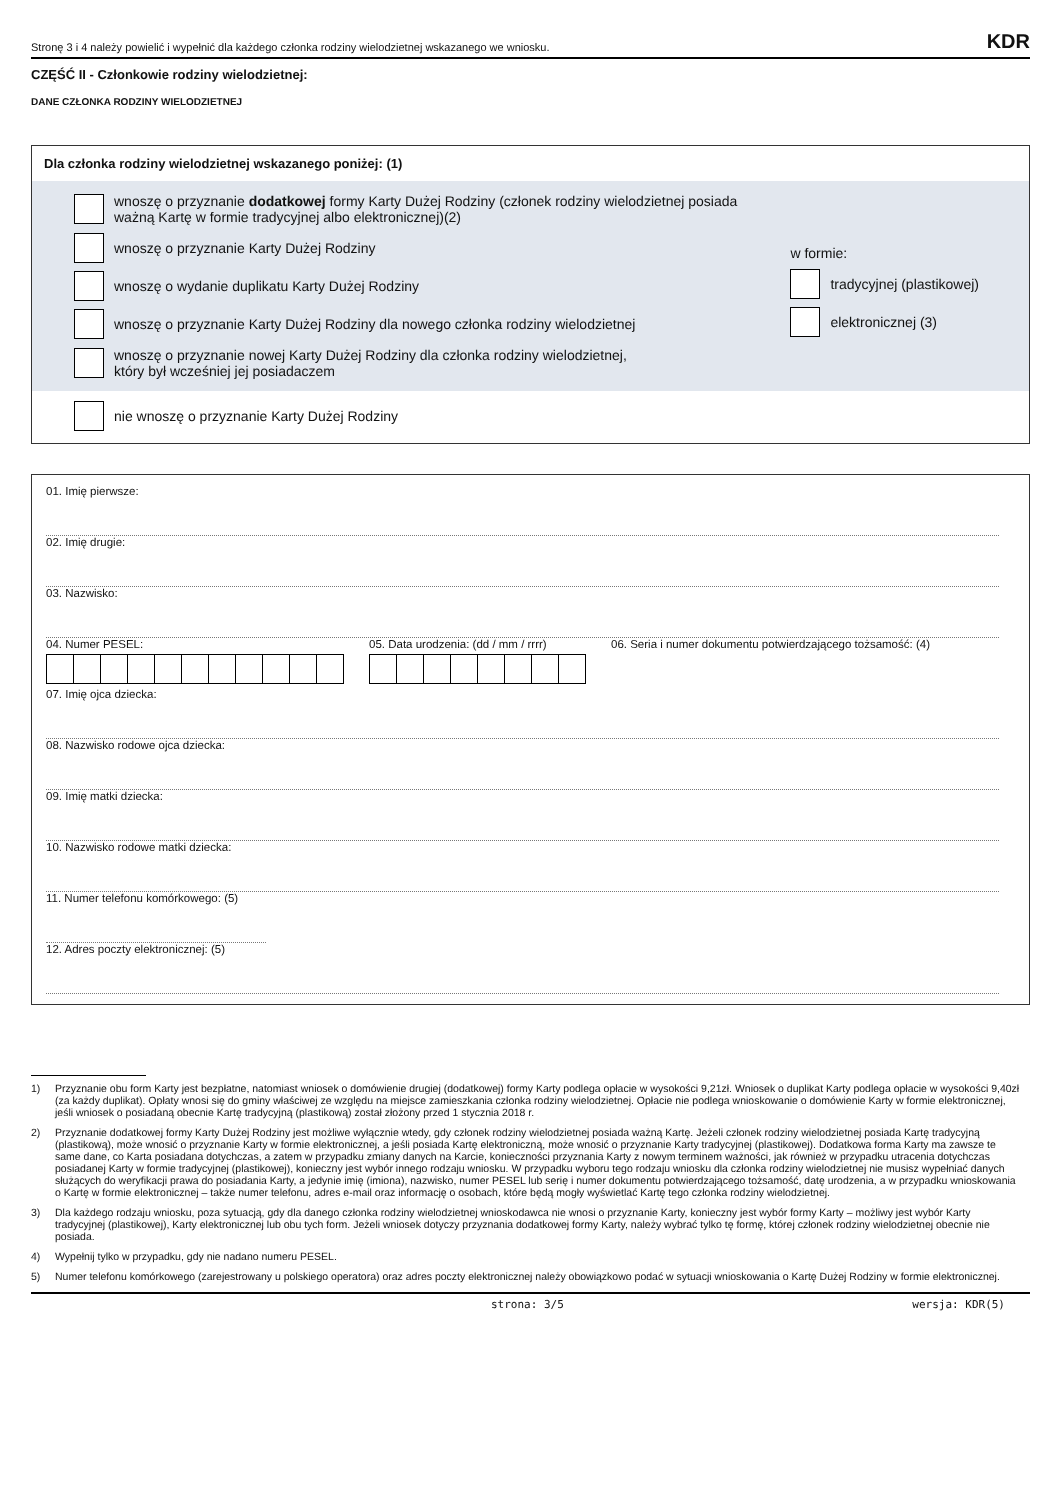Stronę 3 i 4 należy powielić i wypełnić dla każdego członka rodziny wielodzietnej wskazanego we wniosku. KDR
CZĘŚĆ II - Członkowie rodziny wielodzietnej:
DANE CZŁONKA RODZINY WIELODZIETNEJ
Dla członka rodziny wielodzietnej wskazanego poniżej: (1)
wnoszę o przyznanie dodatkowej formy Karty Dużej Rodziny (członek rodziny wielodzietnej posiada ważną Kartę w formie tradycyjnej albo elektronicznej)(2)
wnoszę o przyznanie Karty Dużej Rodziny
wnoszę o wydanie duplikatu Karty Dużej Rodziny
wnoszę o przyznanie Karty Dużej Rodziny dla nowego członka rodziny wielodzietnej
wnoszę o przyznanie nowej Karty Dużej Rodziny dla członka rodziny wielodzietnej,
który był wcześniej jej posiadaczem
w formie:
tradycyjnej (plastikowej)
elektronicznej (3)
nie wnoszę o przyznanie Karty Dużej Rodziny
01. Imię pierwsze:
02. Imię drugie:
03. Nazwisko:
04. Numer PESEL: 05. Data urodzenia: (dd / mm / rrrr)
06. Seria i numer dokumentu potwierdzającego tożsamość: (4)
07. Imię ojca dziecka:
08. Nazwisko rodowe ojca dziecka:
09. Imię matki dziecka:
10. Nazwisko rodowe matki dziecka:
11. Numer telefonu komórkowego: (5)
12. Adres poczty elektronicznej: (5)
1) Przyznanie obu form Karty jest bezpłatne, natomiast wniosek o domówienie drugiej (dodatkowej) formy Karty podlega opłacie w wysokości 9,21zł. Wniosek o duplikat Karty podlega opłacie w wysokości 9,40zł (za każdy duplikat). Opłaty wnosi się do gminy właściwej ze względu na miejsce zamieszkania członka rodziny wielodzietnej. Opłacie nie podlega wnioskowanie o domówienie Karty w formie elektronicznej, jeśli wniosek o posiadaną obecnie Kartę tradycyjną (plastikową) został złożony przed 1 stycznia 2018 r.
2) Przyznanie dodatkowej formy Karty Dużej Rodziny jest możliwe wyłącznie wtedy, gdy członek rodziny wielodzietnej posiada ważną Kartę. Jeżeli członek rodziny wielodzietnej posiada Kartę tradycyjną (plastikową), może wnosić o przyznanie Karty w formie elektronicznej, a jeśli posiada Kartę elektroniczną, może wnosić o przyznanie Karty tradycyjnej (plastikowej). Dodatkowa forma Karty ma zawsze te same dane, co Karta posiadana dotychczas, a zatem w przypadku zmiany danych na Karcie, konieczności przyznania Karty z nowym terminem ważności, jak również w przypadku utracenia dotychczas posiadanej Karty w formie tradycyjnej (plastikowej), konieczny jest wybór innego rodzaju wniosku. W przypadku wyboru tego rodzaju wniosku dla członka rodziny wielodzietnej nie musisz wypełniać danych służących do weryfikacji prawa do posiadania Karty, a jedynie imię (imiona), nazwisko, numer PESEL lub serię i numer dokumentu potwierdzającego tożsamość, datę urodzenia, a w przypadku wnioskowania o Kartę w formie elektronicznej – także numer telefonu, adres e-mail oraz informację o osobach, które będą mogły wyświetlać Kartę tego członka rodziny wielodzietnej.
3) Dla każdego rodzaju wniosku, poza sytuacją, gdy dla danego członka rodziny wielodzietnej wnioskodawca nie wnosi o przyznanie Karty, konieczny jest wybór formy Karty – możliwy jest wybór Karty tradycyjnej (plastikowej), Karty elektronicznej lub obu tych form. Jeżeli wniosek dotyczy przyznania dodatkowej formy Karty, należy wybrać tylko tę formę, której członek rodziny wielodzietnej obecnie nie posiada.
4) Wypełnij tylko w przypadku, gdy nie nadano numeru PESEL.
5) Numer telefonu komórkowego (zarejestrowany u polskiego operatora) oraz adres poczty elektronicznej należy obowiązkowo podać w sytuacji wnioskowania o Kartę Dużej Rodziny w formie elektronicznej.
strona: 3/5 wersja: KDR(5)